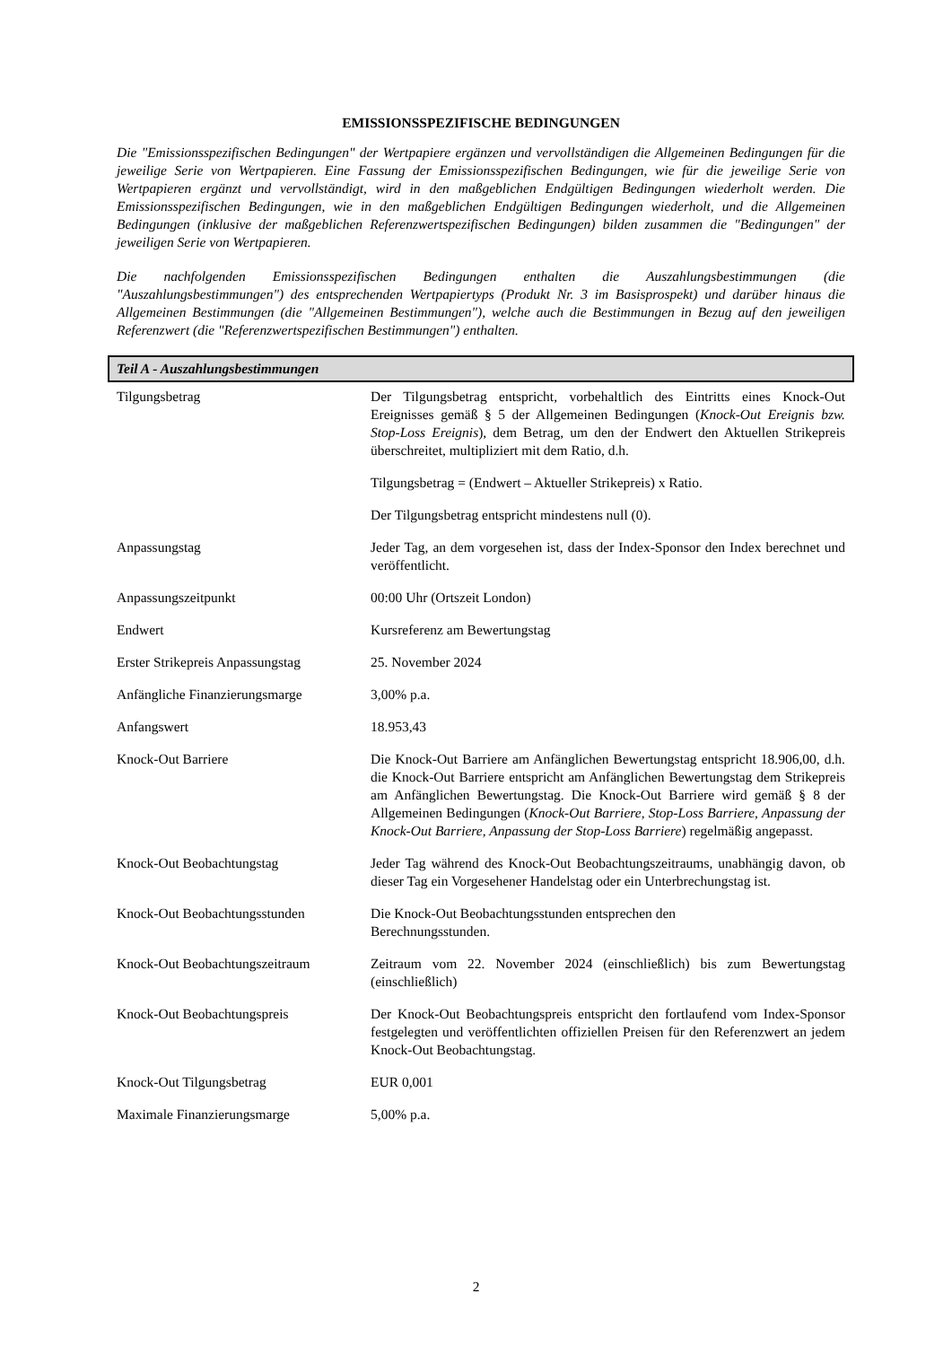EMISSIONSSPEZIFISCHE BEDINGUNGEN
Die "Emissionsspezifischen Bedingungen" der Wertpapiere ergänzen und vervollständigen die Allgemeinen Bedingungen für die jeweilige Serie von Wertpapieren. Eine Fassung der Emissionsspezifischen Bedingungen, wie für die jeweilige Serie von Wertpapieren ergänzt und vervollständigt, wird in den maßgeblichen Endgültigen Bedingungen wiederholt werden. Die Emissionsspezifischen Bedingungen, wie in den maßgeblichen Endgültigen Bedingungen wiederholt, und die Allgemeinen Bedingungen (inklusive der maßgeblichen Referenzwertspezifischen Bedingungen) bilden zusammen die "Bedingungen" der jeweiligen Serie von Wertpapieren.
Die nachfolgenden Emissionsspezifischen Bedingungen enthalten die Auszahlungsbestimmungen (die "Auszahlungsbestimmungen") des entsprechenden Wertpapiertyps (Produkt Nr. 3 im Basisprospekt) und darüber hinaus die Allgemeinen Bestimmungen (die "Allgemeinen Bestimmungen"), welche auch die Bestimmungen in Bezug auf den jeweiligen Referenzwert (die "Referenzwertspezifischen Bestimmungen") enthalten.
Teil A - Auszahlungsbestimmungen
| Tilgungsbetrag | Der Tilgungsbetrag entspricht, vorbehaltlich des Eintritts eines Knock-Out Ereignisses gemäß § 5 der Allgemeinen Bedingungen ( Knock-Out Ereignis bzw. Stop-Loss Ereignis ), dem Betrag, um den der Endwert den Aktuellen Strikepreis überschreitet, multipliziert mit dem Ratio, d.h. Tilgungsbetrag = (Endwert – Aktueller Strikepreis) x Ratio. Der Tilgungsbetrag entspricht mindestens null (0). |
| Anpassungstag | Jeder Tag, an dem vorgesehen ist, dass der Index-Sponsor den Index berechnet und veröffentlicht. |
| Anpassungszeitpunkt | 00:00 Uhr (Ortszeit London) |
| Endwert | Kursreferenz am Bewertungstag |
| Erster Strikepreis Anpassungstag | 25. November 2024 |
| Anfängliche Finanzierungsmarge | 3,00% p.a. |
| Anfangswert | 18.953,43 |
| Knock-Out Barriere | Die Knock-Out Barriere am Anfänglichen Bewertungstag entspricht 18.906,00, d.h. die Knock-Out Barriere entspricht am Anfänglichen Bewertungstag dem Strikepreis am Anfänglichen Bewertungstag. Die Knock-Out Barriere wird gemäß § 8 der Allgemeinen Bedingungen ( Knock-Out Barriere, Stop-Loss Barriere, Anpassung der Knock-Out Barriere, Anpassung der Stop-Loss Barriere ) regelmäßig angepasst. |
| Knock-Out Beobachtungstag | Jeder Tag während des Knock-Out Beobachtungszeitraums, unabhängig davon, ob dieser Tag ein Vorgesehener Handelstag oder ein Unterbrechungstag ist. |
| Knock-Out Beobachtungsstunden | Die Knock-Out Beobachtungsstunden entsprechen den Berechnungsstunden. |
| Knock-Out Beobachtungszeitraum | Zeitraum vom 22. November 2024 (einschließlich) bis zum Bewertungstag (einschließlich) |
| Knock-Out Beobachtungspreis | Der Knock-Out Beobachtungspreis entspricht den fortlaufend vom Index-Sponsor festgelegten und veröffentlichten offiziellen Preisen für den Referenzwert an jedem Knock-Out Beobachtungstag. |
| Knock-Out Tilgungsbetrag | EUR 0,001 |
| Maximale Finanzierungsmarge | 5,00% p.a. |
2